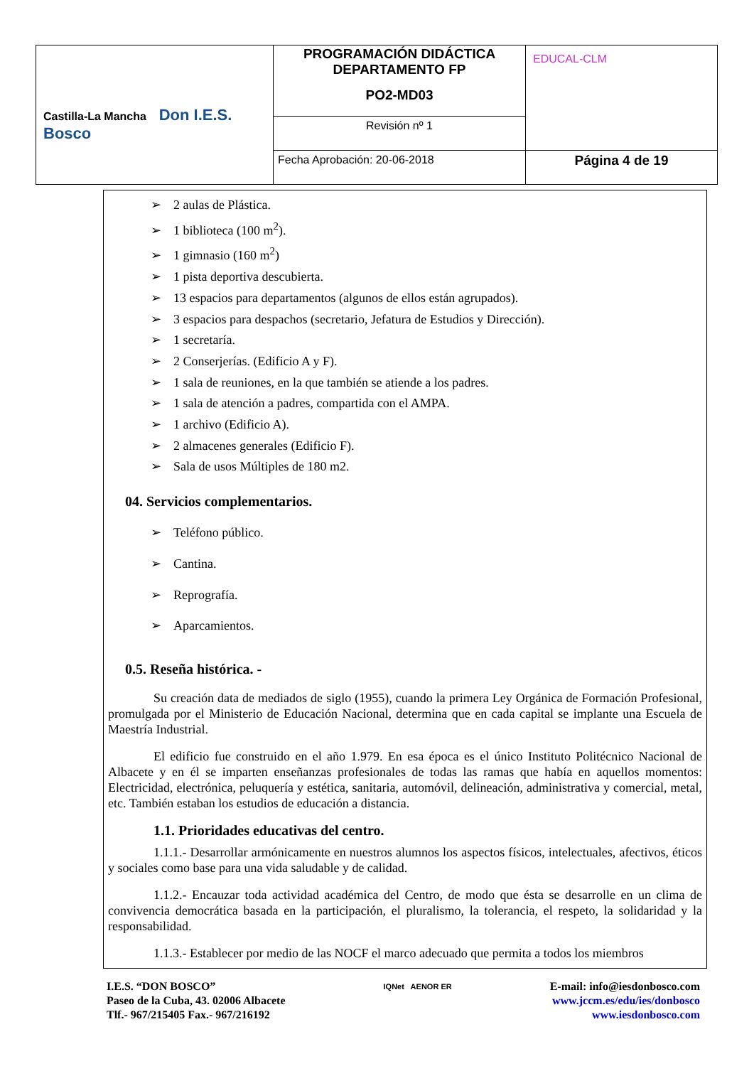| Castilla-La Mancha Don I.E.S. Bosco | PROGRAMACIÓN DIDÁCTICA DEPARTAMENTO FP PO2-MD03 | EDUCAL-CLM |
| | Revisión nº 1 | |
| | Fecha Aprobación: 20-06-2018 | Página 4 de 19 |
➢ 2 aulas de Plástica.
➢ 1 biblioteca (100 m<sup>2</sup>).
➢ 1 gimnasio (160 m<sup>2</sup>)
➢ 1 pista deportiva descubierta.
➢ 13 espacios para departamentos (algunos de ellos están agrupados).
➢ 3 espacios para despachos (secretario, Jefatura de Estudios y Dirección).
➢ 1 secretaría.
➢ 2 Conserjerías. (Edificio A y F).
➢ 1 sala de reuniones, en la que también se atiende a los padres.
➢ 1 sala de atención a padres, compartida con el AMPA.
➢ 1 archivo (Edificio A).
➢ 2 almacenes generales (Edificio F).
➢ Sala de usos Múltiples de 180 m2.
04. Servicios complementarios.
➢ Teléfono público.
➢ Cantina.
➢ Reprografía.
➢ Aparcamientos.
0.5. Reseña histórica. -
Su creación data de mediados de siglo (1955), cuando la primera Ley Orgánica de Formación Profesional, promulgada por el Ministerio de Educación Nacional, determina que en cada capital se implante una Escuela de Maestría Industrial.
El edificio fue construido en el año 1.979. En esa época es el único Instituto Politécnico Nacional de Albacete y en él se imparten enseñanzas profesionales de todas las ramas que había en aquellos momentos: Electricidad, electrónica, peluquería y estética, sanitaria, automóvil, delineación, administrativa y comercial, metal, etc. También estaban los estudios de educación a distancia.
1.1. Prioridades educativas del centro.
1.1.1.- Desarrollar armónicamente en nuestros alumnos los aspectos físicos, intelectuales, afectivos, éticos y sociales como base para una vida saludable y de calidad.
1.1.2.- Encauzar toda actividad académica del Centro, de modo que ésta se desarrolle en un clima de convivencia democrática basada en la participación, el pluralismo, la tolerancia, el respeto, la solidaridad y la responsabilidad.
1.1.3.- Establecer por medio de las NOCF el marco adecuado que permita a todos los miembros
I.E.S. “DON BOSCO”
Paseo de la Cuba, 43. 02006 Albacete
Tlf.- 967/215405 Fax.- 967/216192
IQNet AENOR ER
E-mail: info@iesdonbosco.com
www.jccm.es/edu/ies/donbosco
www.iesdonbosco.com